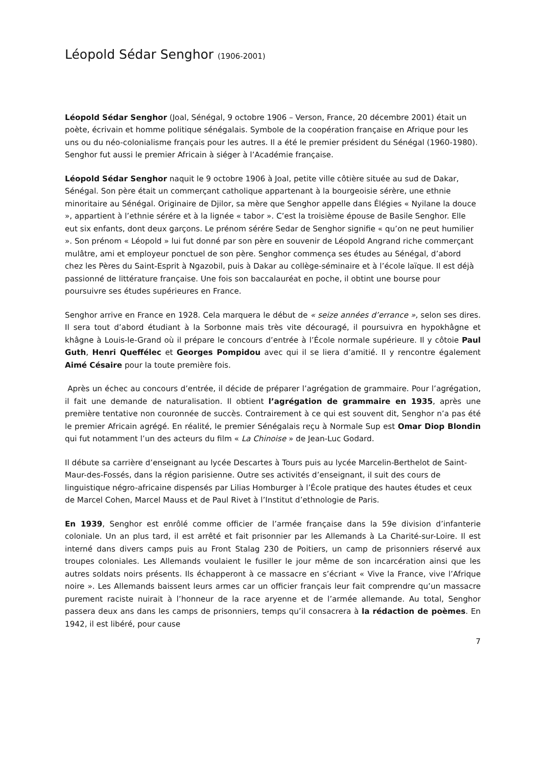Léopold Sédar Senghor (1906-2001)
Léopold Sédar Senghor (Joal, Sénégal, 9 octobre 1906 – Verson, France, 20 décembre 2001) était un poète, écrivain et homme politique sénégalais. Symbole de la coopération française en Afrique pour les uns ou du néo-colonialisme français pour les autres. Il a été le premier président du Sénégal (1960-1980). Senghor fut aussi le premier Africain à siéger à l’Académie française.
Léopold Sédar Senghor naquit le 9 octobre 1906 à Joal, petite ville côtière située au sud de Dakar, Sénégal. Son père était un commerçant catholique appartenant à la bourgeoisie sérère, une ethnie minoritaire au Sénégal. Originaire de Djilor, sa mère que Senghor appelle dans Élégies « Nyilane la douce », appartient à l’ethnie sérére et à la lignée « tabor ». C’est la troisième épouse de Basile Senghor. Elle eut six enfants, dont deux garçons. Le prénom sérére Sedar de Senghor signifie « qu’on ne peut humilier ». Son prénom « Léopold » lui fut donné par son père en souvenir de Léopold Angrand riche commerçant mulâtre, ami et employeur ponctuel de son père. Senghor commença ses études au Sénégal, d’abord chez les Pères du Saint-Esprit à Ngazobil, puis à Dakar au collège-séminaire et à l’école laïque. Il est déjà passionné de littérature française. Une fois son baccalauréat en poche, il obtint une bourse pour poursuivre ses études supérieures en France.
Senghor arrive en France en 1928. Cela marquera le début de « seize années d’errance », selon ses dires. Il sera tout d’abord étudiant à la Sorbonne mais très vite découragé, il poursuivra en hypokhâgne et khâgne à Louis-le-Grand où il prépare le concours d’entrée à l’École normale supérieure. Il y côtoie Paul Guth, Henri Queffélec et Georges Pompidou avec qui il se liera d’amitié. Il y rencontre également Aimé Césaire pour la toute première fois.
Après un échec au concours d’entrée, il décide de préparer l’agrégation de grammaire. Pour l’agrégation, il fait une demande de naturalisation. Il obtient l’agrégation de grammaire en 1935, après une première tentative non couronnée de succès. Contrairement à ce qui est souvent dit, Senghor n’a pas été le premier Africain agrégé. En réalité, le premier Sénégalais reçu à Normale Sup est Omar Diop Blondin qui fut notamment l’un des acteurs du film « La Chinoise » de Jean-Luc Godard.
Il débute sa carrière d’enseignant au lycée Descartes à Tours puis au lycée Marcelin-Berthelot de Saint-Maur-des-Fossés, dans la région parisienne. Outre ses activités d’enseignant, il suit des cours de linguistique négro-africaine dispensés par Lilias Homburger à l’École pratique des hautes études et ceux de Marcel Cohen, Marcel Mauss et de Paul Rivet à l’Institut d’ethnologie de Paris.
En 1939, Senghor est enrôlé comme officier de l’armée française dans la 59e division d’infanterie coloniale. Un an plus tard, il est arrêté et fait prisonnier par les Allemands à La Charité-sur-Loire. Il est interné dans divers camps puis au Front Stalag 230 de Poitiers, un camp de prisonniers réservé aux troupes coloniales. Les Allemands voulaient le fusiller le jour même de son incarcération ainsi que les autres soldats noirs présents. Ils échapperont à ce massacre en s’écriant « Vive la France, vive l’Afrique noire ». Les Allemands baissent leurs armes car un officier français leur fait comprendre qu’un massacre purement raciste nuirait à l’honneur de la race aryenne et de l’armée allemande. Au total, Senghor passera deux ans dans les camps de prisonniers, temps qu’il consacrera à la rédaction de poèmes. En 1942, il est libéré, pour cause
7